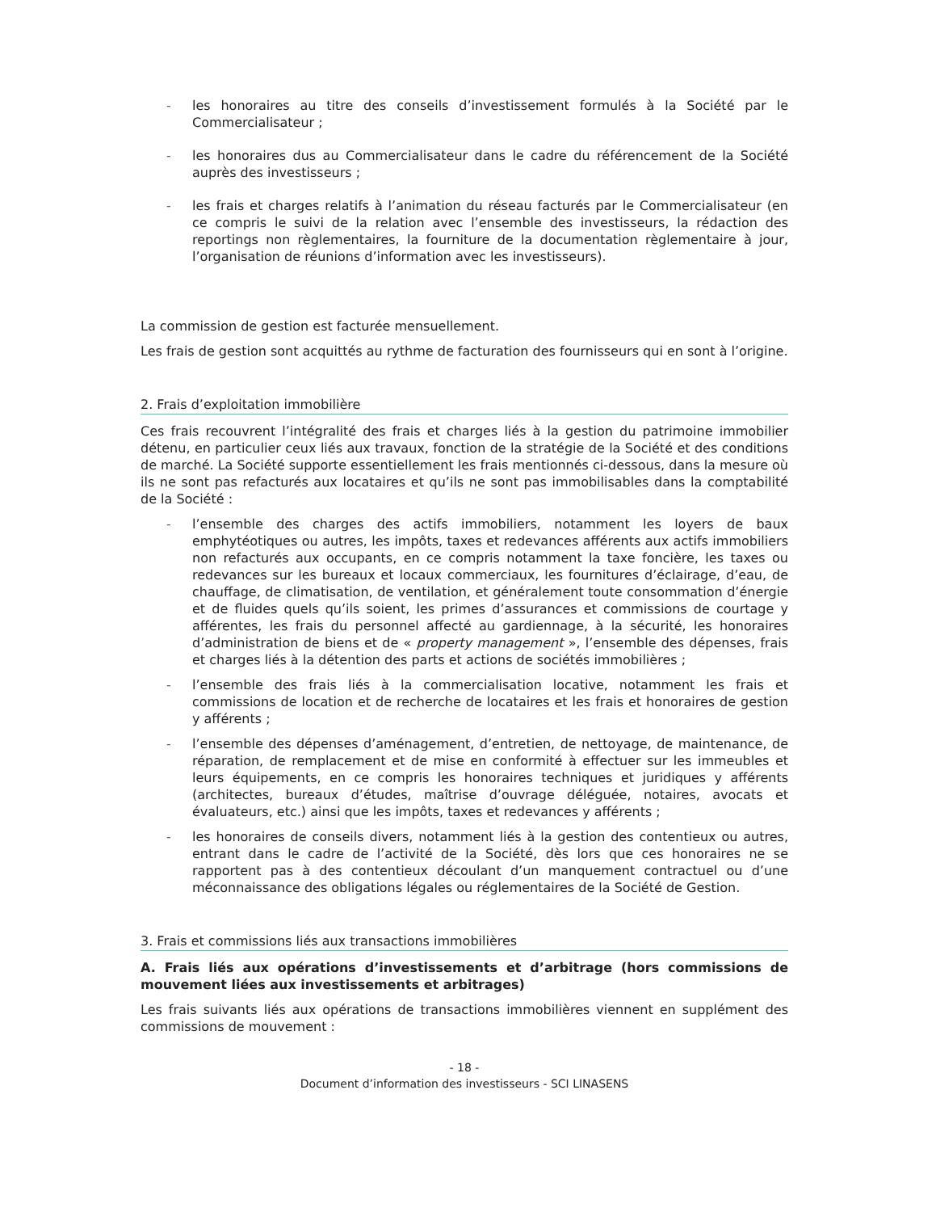- les honoraires au titre des conseils d’investissement formulés à la Société par le Commercialisateur ;
- les honoraires dus au Commercialisateur dans le cadre du référencement de la Société auprès des investisseurs ;
- les frais et charges relatifs à l’animation du réseau facturés par le Commercialisateur (en ce compris le suivi de la relation avec l’ensemble des investisseurs, la rédaction des reportings non règlementaires, la fourniture de la documentation règlementaire à jour, l’organisation de réunions d’information avec les investisseurs).
La commission de gestion est facturée mensuellement.
Les frais de gestion sont acquittés au rythme de facturation des fournisseurs qui en sont à l’origine.
2. Frais d’exploitation immobilière
Ces frais recouvrent l’intégralité des frais et charges liés à la gestion du patrimoine immobilier détenu, en particulier ceux liés aux travaux, fonction de la stratégie de la Société et des conditions de marché. La Société supporte essentiellement les frais mentionnés ci-dessous, dans la mesure où ils ne sont pas refacturés aux locataires et qu’ils ne sont pas immobilisables dans la comptabilité de la Société :
- l’ensemble des charges des actifs immobiliers, notamment les loyers de baux emphytéotiques ou autres, les impôts, taxes et redevances afférents aux actifs immobiliers non refacturés aux occupants, en ce compris notamment la taxe foncière, les taxes ou redevances sur les bureaux et locaux commerciaux, les fournitures d’éclairage, d’eau, de chauffage, de climatisation, de ventilation, et généralement toute consommation d’énergie et de fluides quels qu’ils soient, les primes d’assurances et commissions de courtage y afférentes, les frais du personnel affecté au gardiennage, à la sécurité, les honoraires d’administration de biens et de « property management », l’ensemble des dépenses, frais et charges liés à la détention des parts et actions de sociétés immobilières ;
- l’ensemble des frais liés à la commercialisation locative, notamment les frais et commissions de location et de recherche de locataires et les frais et honoraires de gestion y afférents ;
- l’ensemble des dépenses d’aménagement, d’entretien, de nettoyage, de maintenance, de réparation, de remplacement et de mise en conformité à effectuer sur les immeubles et leurs équipements, en ce compris les honoraires techniques et juridiques y afférents (architectes, bureaux d’études, maîtrise d’ouvrage déléguée, notaires, avocats et évaluateurs, etc.) ainsi que les impôts, taxes et redevances y afférents ;
- les honoraires de conseils divers, notamment liés à la gestion des contentieux ou autres, entrant dans le cadre de l’activité de la Société, dès lors que ces honoraires ne se rapportent pas à des contentieux découlant d’un manquement contractuel ou d’une méconnaissance des obligations légales ou réglementaires de la Société de Gestion.
3. Frais et commissions liés aux transactions immobilières
A. Frais liés aux opérations d’investissements et d’arbitrage (hors commissions de mouvement liées aux investissements et arbitrages)
Les frais suivants liés aux opérations de transactions immobilières viennent en supplément des commissions de mouvement :
- 18 -
Document d’information des investisseurs - SCI LINASENS